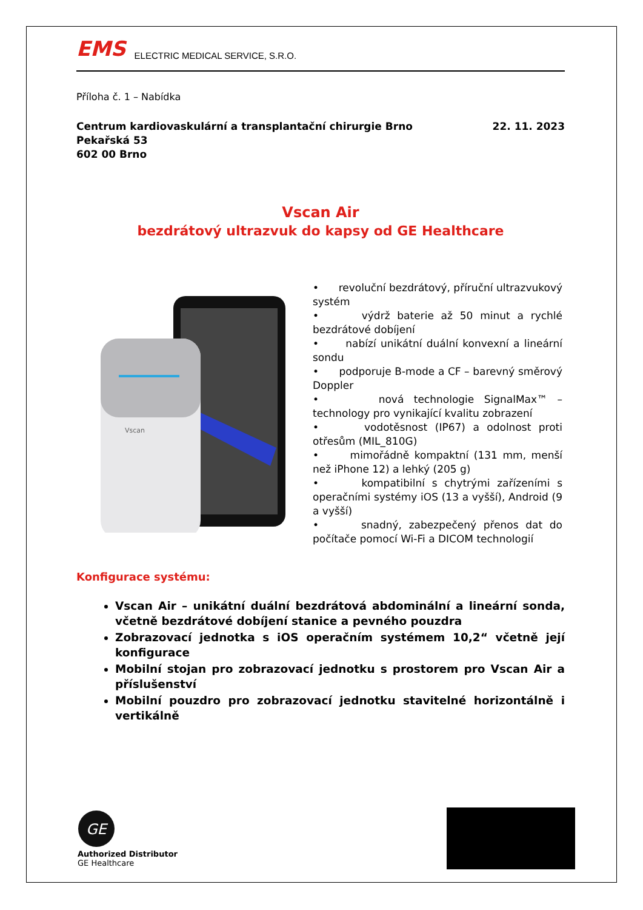EMS ELECTRIC MEDICAL SERVICE, S.R.O.
Příloha č. 1 – Nabídka
Centrum kardiovaskulární a transplantační chirurgie Brno
Pekařská 53
602 00 Brno
22. 11. 2023
Vscan Air
bezdrátový ultrazvuk do kapsy od GE Healthcare
Vscan
• revoluční bezdrátový, příruční ultrazvukový systém
• výdrž baterie až 50 minut a rychlé bezdrátové dobíjení
• nabízí unikátní duální konvexní a lineární sondu
• podporuje B-mode a CF – barevný směrový Doppler
• nová technologie SignalMax™ – technology pro vynikající kvalitu zobrazení
• vodotěsnost (IP67) a odolnost proti otřesům (MIL_810G)
• mimořádně kompaktní (131 mm, menší než iPhone 12) a lehký (205 g)
• kompatibilní s chytrými zařízeními s operačními systémy iOS (13 a vyšší), Android (9 a vyšší)
• snadný, zabezpečený přenos dat do počítače pomocí Wi-Fi a DICOM technologií
Konfigurace systému:
Vscan Air – unikátní duální bezdrátová abdominální a lineární sonda, včetně bezdrátové dobíjení stanice a pevného pouzdra
Zobrazovací jednotka s iOS operačním systémem 10,2“ včetně její konfigurace
Mobilní stojan pro zobrazovací jednotku s prostorem pro Vscan Air a příslušenství
Mobilní pouzdro pro zobrazovací jednotku stavitelné horizontálně i vertikálně
GE
Authorized Distributor
GE Healthcare